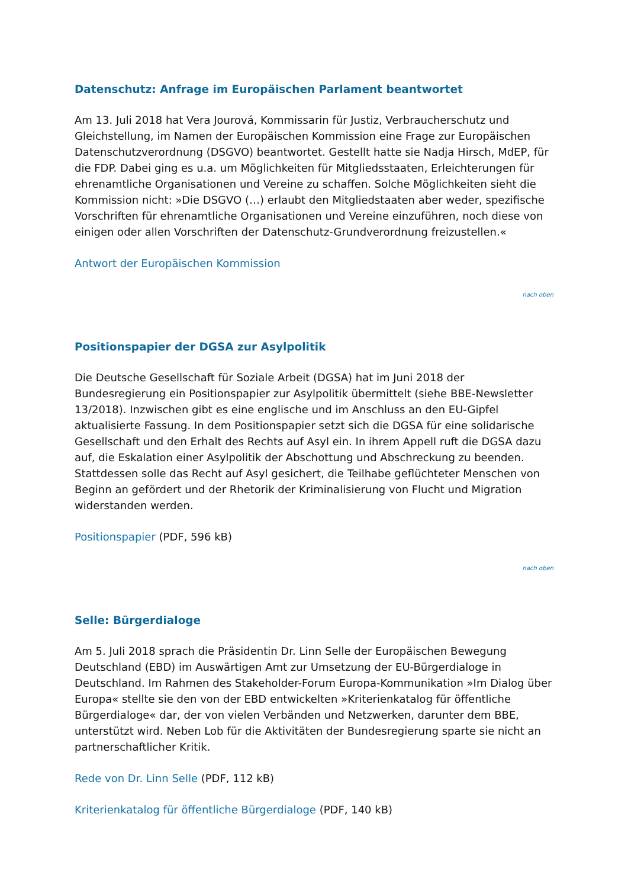Datenschutz: Anfrage im Europäischen Parlament beantwortet
Am 13. Juli 2018 hat Vera Jourová, Kommissarin für Justiz, Verbraucherschutz und Gleichstellung, im Namen der Europäischen Kommission eine Frage zur Europäischen Datenschutzverordnung (DSGVO) beantwortet. Gestellt hatte sie Nadja Hirsch, MdEP, für die FDP. Dabei ging es u.a. um Möglichkeiten für Mitgliedsstaaten, Erleichterungen für ehrenamtliche Organisationen und Vereine zu schaffen. Solche Möglichkeiten sieht die Kommission nicht: »Die DSGVO (…) erlaubt den Mitgliedstaaten aber weder, spezifische Vorschriften für ehrenamtliche Organisationen und Vereine einzuführen, noch diese von einigen oder allen Vorschriften der Datenschutz-Grundverordnung freizustellen.«
Antwort der Europäischen Kommission
nach oben
Positionspapier der DGSA zur Asylpolitik
Die Deutsche Gesellschaft für Soziale Arbeit (DGSA) hat im Juni 2018 der Bundesregierung ein Positionspapier zur Asylpolitik übermittelt (siehe BBE-Newsletter 13/2018). Inzwischen gibt es eine englische und im Anschluss an den EU-Gipfel aktualisierte Fassung. In dem Positionspapier setzt sich die DGSA für eine solidarische Gesellschaft und den Erhalt des Rechts auf Asyl ein. In ihrem Appell ruft die DGSA dazu auf, die Eskalation einer Asylpolitik der Abschottung und Abschreckung zu beenden. Stattdessen solle das Recht auf Asyl gesichert, die Teilhabe geflüchteter Menschen von Beginn an gefördert und der Rhetorik der Kriminalisierung von Flucht und Migration widerstanden werden.
Positionspapier (PDF, 596 kB)
nach oben
Selle: Bürgerdialoge
Am 5. Juli 2018 sprach die Präsidentin Dr. Linn Selle der Europäischen Bewegung Deutschland (EBD) im Auswärtigen Amt zur Umsetzung der EU-Bürgerdialoge in Deutschland. Im Rahmen des Stakeholder-Forum Europa-Kommunikation »Im Dialog über Europa« stellte sie den von der EBD entwickelten »Kriterienkatalog für öffentliche Bürgerdialoge« dar, der von vielen Verbänden und Netzwerken, darunter dem BBE, unterstützt wird. Neben Lob für die Aktivitäten der Bundesregierung sparte sie nicht an partnerschaftlicher Kritik.
Rede von Dr. Linn Selle (PDF, 112 kB)
Kriterienkatalog für öffentliche Bürgerdialoge (PDF, 140 kB)